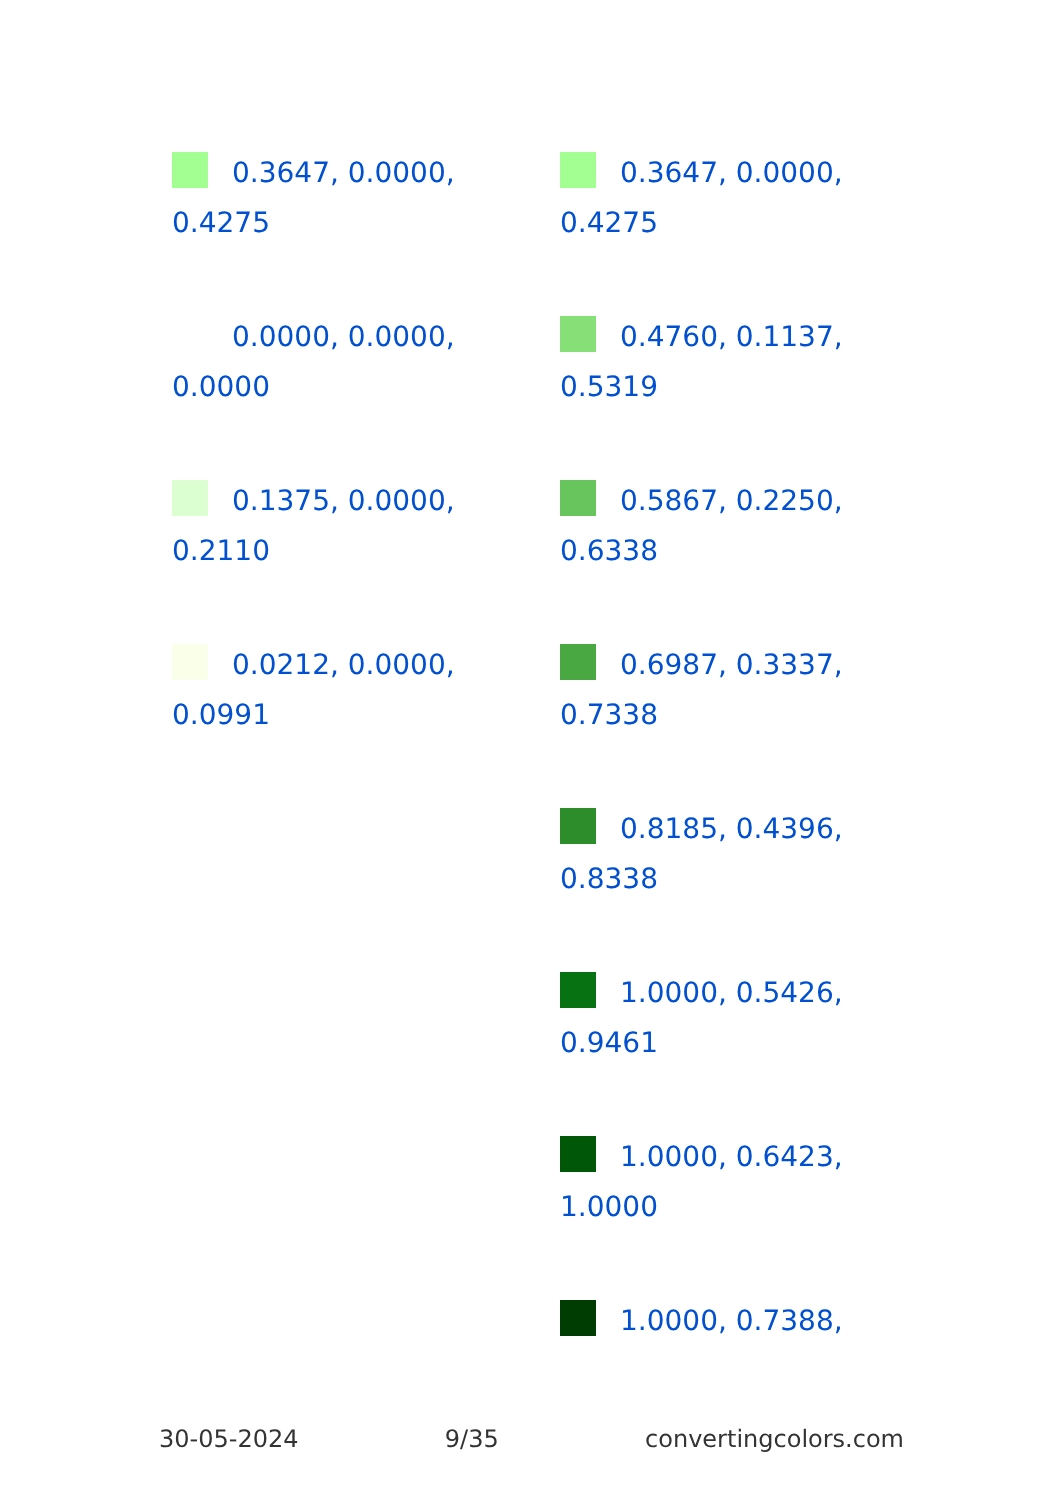0.3647, 0.0000, 0.4275
0.0000, 0.0000, 0.0000
0.1375, 0.0000, 0.2110
0.0212, 0.0000, 0.0991
0.3647, 0.0000, 0.4275
0.4760, 0.1137, 0.5319
0.5867, 0.2250, 0.6338
0.6987, 0.3337, 0.7338
0.8185, 0.4396, 0.8338
1.0000, 0.5426, 0.9461
1.0000, 0.6423, 1.0000
1.0000, 0.7388,
30-05-2024 9/35 convertingcolors.com